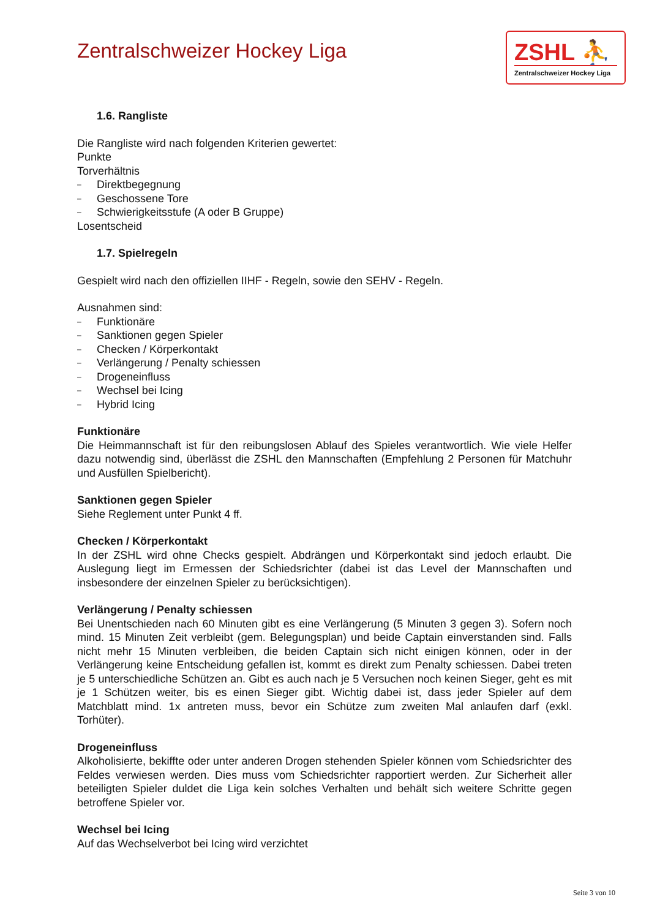Zentralschweizer Hockey Liga
ZSHL ⛹
Zentralschweizer Hockey Liga
1.6. Rangliste
Die Rangliste wird nach folgenden Kriterien gewertet:
Punkte
Torverhältnis
– Direktbegegnung
– Geschossene Tore
– Schwierigkeitsstufe (A oder B Gruppe)
Losentscheid
1.7. Spielregeln
Gespielt wird nach den offiziellen IIHF - Regeln, sowie den SEHV - Regeln.
Ausnahmen sind:
– Funktionäre
– Sanktionen gegen Spieler
– Checken / Körperkontakt
– Verlängerung / Penalty schiessen
– Drogeneinfluss
– Wechsel bei Icing
– Hybrid Icing
Funktionäre
Die Heimmannschaft ist für den reibungslosen Ablauf des Spieles verantwortlich. Wie viele Helfer dazu notwendig sind, überlässt die ZSHL den Mannschaften (Empfehlung 2 Personen für Matchuhr und Ausfüllen Spielbericht).
Sanktionen gegen Spieler
Siehe Reglement unter Punkt 4 ff.
Checken / Körperkontakt
In der ZSHL wird ohne Checks gespielt. Abdrängen und Körperkontakt sind jedoch erlaubt. Die Auslegung liegt im Ermessen der Schiedsrichter (dabei ist das Level der Mannschaften und insbesondere der einzelnen Spieler zu berücksichtigen).
Verlängerung / Penalty schiessen
Bei Unentschieden nach 60 Minuten gibt es eine Verlängerung (5 Minuten 3 gegen 3). Sofern noch mind. 15 Minuten Zeit verbleibt (gem. Belegungsplan) und beide Captain einverstanden sind. Falls nicht mehr 15 Minuten verbleiben, die beiden Captain sich nicht einigen können, oder in der Verlängerung keine Entscheidung gefallen ist, kommt es direkt zum Penalty schiessen. Dabei treten je 5 unterschiedliche Schützen an. Gibt es auch nach je 5 Versuchen noch keinen Sieger, geht es mit je 1 Schützen weiter, bis es einen Sieger gibt. Wichtig dabei ist, dass jeder Spieler auf dem Matchblatt mind. 1x antreten muss, bevor ein Schütze zum zweiten Mal anlaufen darf (exkl. Torhüter).
Drogeneinfluss
Alkoholisierte, bekiffte oder unter anderen Drogen stehenden Spieler können vom Schiedsrichter des Feldes verwiesen werden. Dies muss vom Schiedsrichter rapportiert werden. Zur Sicherheit aller beteiligten Spieler duldet die Liga kein solches Verhalten und behält sich weitere Schritte gegen betroffene Spieler vor.
Wechsel bei Icing
Auf das Wechselverbot bei Icing wird verzichtet
Seite 3 von 10